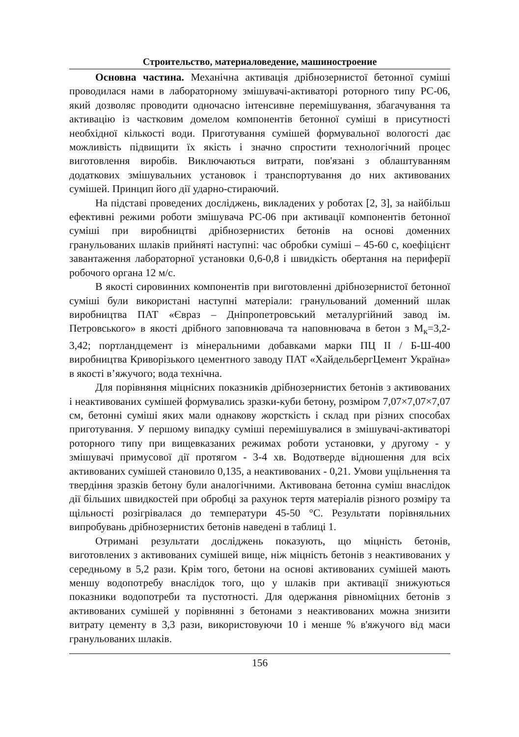Строительство, материаловедение, машиностроение
Основна частина. Механічна активація дрібнозернистої бетонної суміші проводилася нами в лабораторному змішувачі-активаторі роторного типу РС-06, який дозволяє проводити одночасно інтенсивне перемішування, збагачування та активацію із частковим домелом компонентів бетонної суміші в присутності необхідної кількості води. Приготування сумішей формувальної вологості дає можливість підвищити їх якість і значно спростити технологічний процес виготовлення виробів. Виключаються витрати, пов'язані з облаштуванням додаткових змішувальних установок і транспортування до них активованих сумішей. Принцип його дії ударно-стираючий.
На підставі проведених досліджень, викладених у роботах [2, 3], за найбільш ефективні режими роботи змішувача РС-06 при активації компонентів бетонної суміші при виробництві дрібнозернистих бетонів на основі доменних гранульованих шлаків прийняті наступні: час обробки суміші – 45-60 с, коефіцієнт завантаження лабораторної установки 0,6-0,8 і швидкість обертання на периферії робочого органа 12 м/с.
В якості сировинних компонентів при виготовленні дрібнозернистої бетонної суміші були використані наступні матеріали: гранульований доменний шлак виробництва ПАТ «Євраз – Дніпропетровський металургійний завод ім. Петровського» в якості дрібного заповнювача та наповнювача в бетон з М<sub>к</sub>=3,2-3,42; портландцемент із мінеральними добавками марки ПЦ II / Б-Ш-400 виробництва Криворізького цементного заводу ПАТ «ХайдельбергЦемент Україна» в якості в’яжучого; вода технічна.
Для порівняння міцнісних показників дрібнозернистих бетонів з активованих і неактивованих сумішей формувались зразки-куби бетону, розміром 7,07×7,07×7,07 см, бетонні суміші яких мали однакову жорсткість і склад при різних способах приготування. У першому випадку суміші перемішувалися в змішувачі-активаторі роторного типу при вищевказаних режимах роботи установки, у другому - у змішувачі примусової дії протягом - 3-4 хв. Водотверде відношення для всіх активованих сумішей становило 0,135, а неактивованих - 0,21. Умови ущільнення та твердіння зразків бетону були аналогічними. Активована бетонна суміш внаслідок дії більших швидкостей при обробці за рахунок тертя матеріалів різного розміру та щільності розігрівалася до температури 45-50 °С. Результати порівняльних випробувань дрібнозернистих бетонів наведені в таблиці 1.
Отримані результати досліджень показують, що міцність бетонів, виготовлених з активованих сумішей вище, ніж міцність бетонів з неактивованих у середньому в 5,2 рази. Крім того, бетони на основі активованих сумішей мають меншу водопотребу внаслідок того, що у шлаків при активації знижуються показники водопотреби та пустотності. Для одержання рівноміцних бетонів з активованих сумішей у порівнянні з бетонами з неактивованих можна знизити витрату цементу в 3,3 рази, використовуючи 10 і менше % в'яжучого від маси гранульованих шлаків.
156